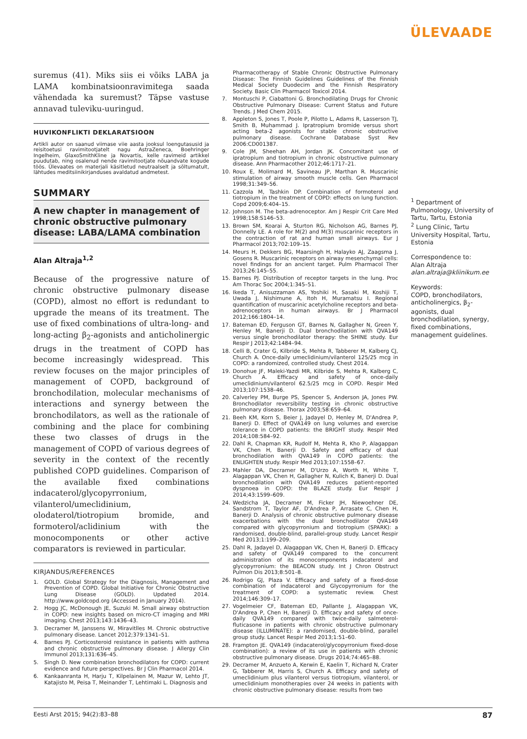ÜLEVAADE
suremus (41). Miks siis ei võiks LABA ja LAMA kombinatsioonravimitega saada vähendada ka suremust? Täpse vastuse annavad tuleviku-uuringud.
HUVIKONFLIKTI DEKLARATSIOON
Artikli autor on saanud viimase viie aasta jooksul loengutasusid ja reisitoetusi ravimitootjatelt nagu AstraZeneca, Boehringer Ingelheim, GlaxoSmithKline ja Novartis, kelle ravimeid artikkel puudutab, ning osalenud nende ravimitootjate nõuandvate kogude töös. Ülevaates on materjali käsitletud neutraalselt ja sõltumatult, lähtudes meditsiinikirjanduses avaldatud andmetest.
SUMMARY
A new chapter in management of chronic obstructive pulmonary disease: LABA/LAMA combination
Alan Altraja<sup>1,2</sup>
Because of the progressive nature of chronic obstructive pulmonary disease (COPD), almost no effort is redundant to upgrade the means of its treatment. The use of fixed combinations of ultra-long- and long-acting β<sub>2</sub>-agonists and anticholinergic drugs in the treatment of COPD has become increasingly widespread. This review focuses on the major principles of management of COPD, background of bronchodilation, molecular mechanisms of interactions and synergy between the bronchodilators, as well as the rationale of combining and the place for combining these two classes of drugs in the management of COPD of various degrees of severity in the context of the recently published COPD guidelines. Comparison of the available fixed combinations indacaterol/glycopyrronium, vilanterol/umeclidinium, olodaterol/tiotropium bromide, and formoterol/aclidinium with the monocomponents or other active comparators is reviewed in particular.
KIRJANDUS/REFERENCES
1. GOLD. Global Strategy for the Diagnosis, Management and Prevention of COPD. Global Initiative for Chronic Obstructive Lung Disease (GOLD). Updated 2014. http://www.goldcopd.org (Accessed in January 2014).
2. Hogg JC, McDonough JE, Suzuki M. Small airway obstruction in COPD: new insights based on micro-CT imaging and MRI imaging. Chest 2013;143:1436–43.
3. Decramer M, Janssens W, Miravitlles M. Chronic obstructive pulmonary disease. Lancet 2012;379:1341–51.
4. Barnes PJ. Corticosteroid resistance in patients with asthma and chronic obstructive pulmonary disease. J Allergy Clin Immunol 2013;131:636–45.
5. Singh D. New combination bronchodilators for COPD: current evidence and future perspectives. Br J Clin Pharmacol 2014.
6. Kankaanranta H, Harju T, Kilpelainen M, Mazur W, Lehto JT, Katajisto M, Peisa T, Meinander T, Lehtimaki L. Diagnosis and
Pharmacotherapy of Stable Chronic Obstructive Pulmonary Disease: The Finnish Guidelines Guidelines of the Finnish Medical Society Duodecim and the Finnish Respiratory Society. Basic Clin Pharmacol Toxicol 2014.
7. Montuschi P, Ciabattoni G. Bronchodilating Drugs for Chronic Obstructive Pulmonary Disease: Current Status and Future Trends. J Med Chem 2015.
8. Appleton S, Jones T, Poole P, Pilotto L, Adams R, Lasserson TJ, Smith B, Muhammad J. Ipratropium bromide versus short acting beta-2 agonists for stable chronic obstructive pulmonary disease. Cochrane Database Syst Rev 2006:CD001387.
9. Cole JM, Sheehan AH, Jordan JK. Concomitant use of ipratropium and tiotropium in chronic obstructive pulmonary disease. Ann Pharmacother 2012;46:1717–21.
10. Roux E, Molimard M, Savineau JP, Marthan R. Muscarinic stimulation of airway smooth muscle cells. Gen Pharmacol 1998;31:349–56.
11. Cazzola M, Tashkin DP. Combination of formoterol and tiotropium in the treatment of COPD: effects on lung function. Copd 2009;6:404–15.
12. Johnson M. The beta-adrenoceptor. Am J Respir Crit Care Med 1998;158:S146–53.
13. Brown SM, Koarai A, Sturton RG, Nicholson AG, Barnes PJ, Donnelly LE. A role for M(2) and M(3) muscarinic receptors in the contraction of rat and human small airways. Eur J Pharmacol 2013;702:109–15.
14. Meurs H, Dekkers BG, Maarsingh H, Halayko AJ, Zaagsma J, Gosens R. Muscarinic receptors on airway mesenchymal cells: novel findings for an ancient target. Pulm Pharmacol Ther 2013;26:145–55.
15. Barnes PJ. Distribution of receptor targets in the lung. Proc Am Thorac Soc 2004;1:345–51.
16. Ikeda T, Anisuzzaman AS, Yoshiki H, Sasaki M, Koshiji T, Uwada J, Nishimune A, Itoh H, Muramatsu I. Regional quantification of muscarinic acetylcholine receptors and beta-adrenoceptors in human airways. Br J Pharmacol 2012;166:1804–14.
17. Bateman ED, Ferguson GT, Barnes N, Gallagher N, Green Y, Henley M, Banerji D. Dual bronchodilation with QVA149 versus single bronchodilator therapy: the SHINE study. Eur Respir J 2013;42:1484–94.
18. Celli B, Crater G, Kilbride S, Mehta R, Tabberer M, Kalberg CJ, Church A. Once-daily umeclidinium/vilanterol 125/25 mcg in COPD: a randomized, controlled study. Chest 2014.
19. Donohue JF, Maleki-Yazdi MR, Kilbride S, Mehta R, Kalberg C, Church A. Efficacy and safety of once-daily umeclidinium/vilanterol 62.5/25 mcg in COPD. Respir Med 2013;107:1538–46.
20. Calverley PM, Burge PS, Spencer S, Anderson JA, Jones PW. Bronchodilator reversibility testing in chronic obstructive pulmonary disease. Thorax 2003;58:659–64.
21. Beeh KM, Korn S, Beier J, Jadayel D, Henley M, D'Andrea P, Banerji D. Effect of QVA149 on lung volumes and exercise tolerance in COPD patients: the BRIGHT study. Respir Med 2014;108:584–92.
22. Dahl R, Chapman KR, Rudolf M, Mehta R, Kho P, Alagappan VK, Chen H, Banerji D. Safety and efficacy of dual bronchodilation with QVA149 in COPD patients: the ENLIGHTEN study. Respir Med 2013;107:1558–67.
23. Mahler DA, Decramer M, D'Urzo A, Worth H, White T, Alagappan VK, Chen H, Gallagher N, Kulich K, Banerji D. Dual bronchodilation with QVA149 reduces patient-reported dyspnoea in COPD: the BLAZE study. Eur Respir J 2014;43:1599–609.
24. Wedzicha JA, Decramer M, Ficker JH, Niewoehner DE, Sandstrom T, Taylor AF, D'Andrea P, Arrasate C, Chen H, Banerji D. Analysis of chronic obstructive pulmonary disease exacerbations with the dual bronchodilator QVA149 compared with glycopyrronium and tiotropium (SPARK): a randomised, double-blind, parallel-group study. Lancet Respir Med 2013;1:199–209.
25. Dahl R, Jadayel D, Alagappan VK, Chen H, Banerji D. Efficacy and safety of QVA149 compared to the concurrent administration of its monocomponents indacaterol and glycopyrronium: the BEACON study. Int J Chron Obstruct Pulmon Dis 2013;8:501–8.
26. Rodrigo GJ, Plaza V. Efficacy and safety of a fixed-dose combination of indacaterol and Glycopyrronium for the treatment of COPD: a systematic review. Chest 2014;146:309–17.
27. Vogelmeier CF, Bateman ED, Pallante J, Alagappan VK, D'Andrea P, Chen H, Banerji D. Efficacy and safety of once-daily QVA149 compared with twice-daily salmeterol-fluticasone in patients with chronic obstructive pulmonary disease (ILLUMINATE): a randomised, double-blind, parallel group study. Lancet Respir Med 2013;1:51–60.
28. Frampton JE. QVA149 (indacaterol/glycopyrronium fixed-dose combination): a review of its use in patients with chronic obstructive pulmonary disease. Drugs 2014;74:465–88.
29. Decramer M, Anzueto A, Kerwin E, Kaelin T, Richard N, Crater G, Tabberer M, Harris S, Church A. Efficacy and safety of umeclidinium plus vilanterol versus tiotropium, vilanterol, or umeclidinium monotherapies over 24 weeks in patients with chronic obstructive pulmonary disease: results from two
<sup>1</sup> Department of Pulmonology, University of Tartu, Tartu, Estonia
<sup>2</sup> Lung Clinic, Tartu University Hospital, Tartu, Estonia
Correspondence to:
Alan Altraja
alan.altraja@kliinikum.ee
Keywords:
COPD, bronchodilators, anticholinergics, β<sub>2</sub>-agonists, dual bronchodilation, synergy, fixed combinations, management guidelines.
Eesti Arst 2015; 94(2):83–88 87